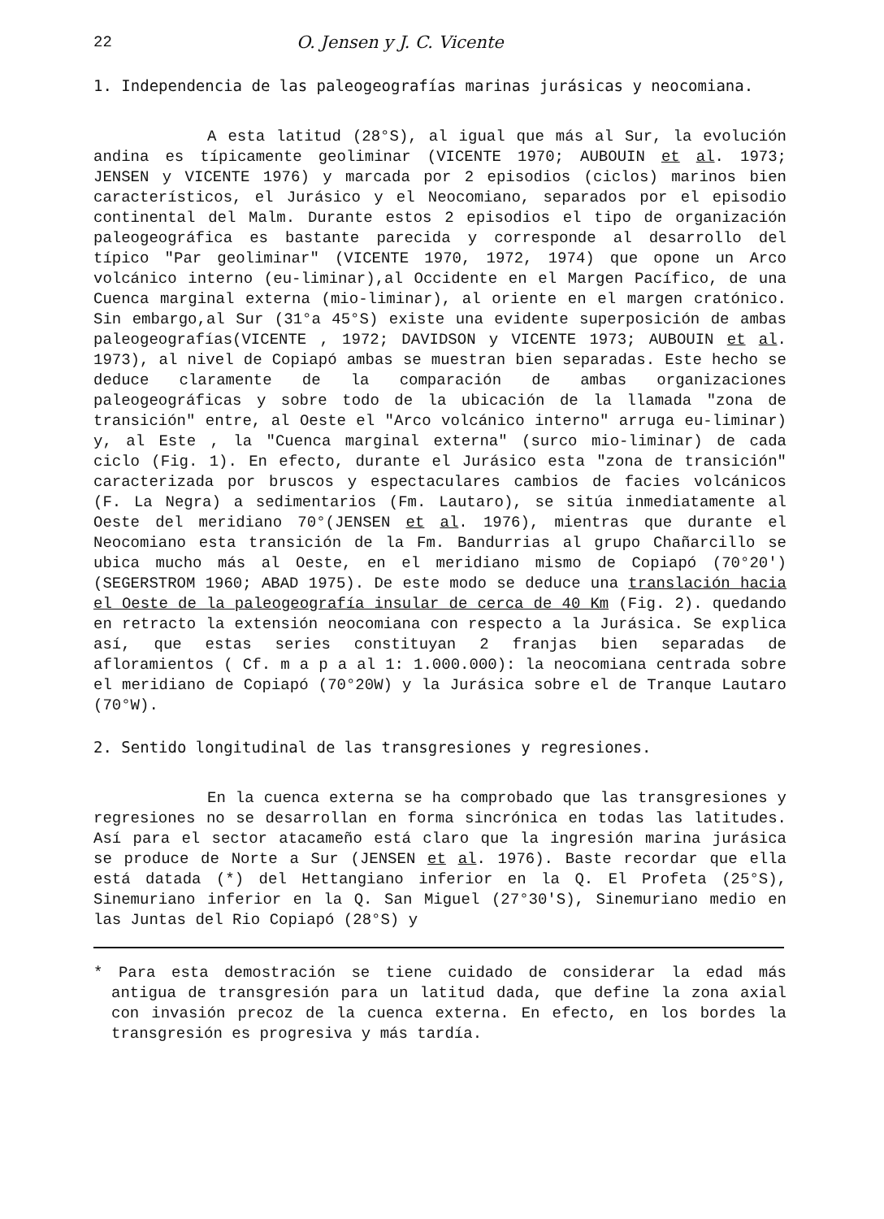22 O. Jensen y J. C. Vicente
1. Independencia de las paleogeografías marinas jurásicas y neocomiana.
A esta latitud (28°S), al igual que más al Sur, la evolución andina es típicamente geoliminar (VICENTE 1970; AUBOUIN et al. 1973; JENSEN y VICENTE 1976) y marcada por 2 episodios (ciclos) marinos bien característicos, el Jurásico y el Neocomiano, separados por el episodio continental del Malm. Durante estos 2 episodios el tipo de organización paleogeográfica es bastante parecida y corresponde al desarrollo del típico "Par geoliminar" (VICENTE 1970, 1972, 1974) que opone un Arco volcánico interno (eu-liminar),al Occidente en el Margen Pacífico, de una Cuenca marginal externa (mio-liminar), al oriente en el margen cratónico. Sin embargo,al Sur (31°a 45°S) existe una evidente superposición de ambas paleogeografías(VICENTE , 1972; DAVIDSON y VICENTE 1973; AUBOUIN et al. 1973), al nivel de Copiapó ambas se muestran bien separadas. Este hecho se deduce claramente de la comparación de ambas organizaciones paleogeográficas y sobre todo de la ubicación de la llamada "zona de transición" entre, al Oeste el "Arco volcánico interno" arruga eu-liminar) y, al Este , la "Cuenca marginal externa" (surco mio-liminar) de cada ciclo (Fig. 1). En efecto, durante el Jurásico esta "zona de transición" caracterizada por bruscos y espectaculares cambios de facies volcánicos (F. La Negra) a sedimentarios (Fm. Lautaro), se sitúa inmediatamente al Oeste del meridiano 70°(JENSEN et al. 1976), mientras que durante el Neocomiano esta transición de la Fm. Bandurrias al grupo Chañarcillo se ubica mucho más al Oeste, en el meridiano mismo de Copiapó (70°20') (SEGERSTROM 1960; ABAD 1975). De este modo se deduce una translación hacia el Oeste de la paleogeografía insular de cerca de 40 Km (Fig. 2). quedando en retracto la extensión neocomiana con respecto a la Jurásica. Se explica así, que estas series constituyan 2 franjas bien separadas de afloramientos ( Cf. m a p a al 1: 1.000.000): la neocomiana centrada sobre el meridiano de Copiapó (70°20W) y la Jurásica sobre el de Tranque Lautaro (70°W).
2. Sentido longitudinal de las transgresiones y regresiones.
En la cuenca externa se ha comprobado que las transgresiones y regresiones no se desarrollan en forma sincrónica en todas las latitudes. Así para el sector atacameño está claro que la ingresión marina jurásica se produce de Norte a Sur (JENSEN et al. 1976). Baste recordar que ella está datada (*) del Hettangiano inferior en la Q. El Profeta (25°S), Sinemuriano inferior en la Q. San Miguel (27°30'S), Sinemuriano medio en las Juntas del Rio Copiapó (28°S) y
* Para esta demostración se tiene cuidado de considerar la edad más antigua de transgresión para un latitud dada, que define la zona axial con invasión precoz de la cuenca externa. En efecto, en los bordes la transgresión es progresiva y más tardía.